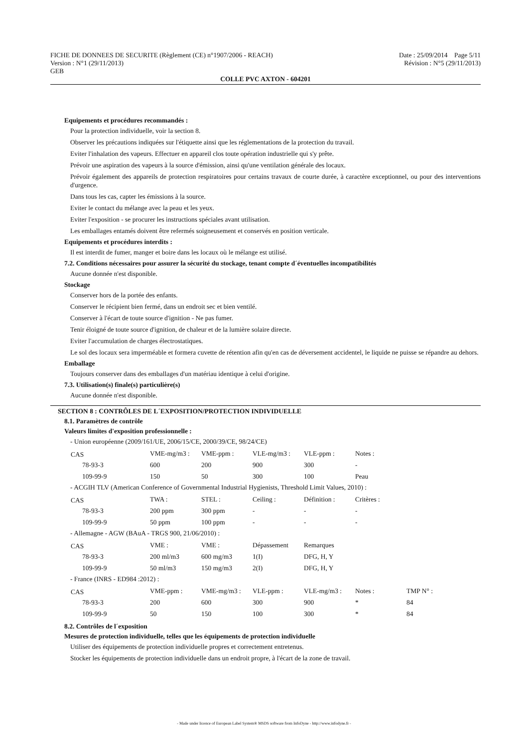FICHE DE DONNEES DE SECURITE (Règlement (CE) n°1907/2006 - REACH) Date : 25/09/2014 Page 5/11
Version : N°1 (29/11/2013) Révision : N°5 (29/11/2013)
GEB
COLLE PVC AXTON - 604201
Equipements et procédures recommandés :
Pour la protection individuelle, voir la section 8.
Observer les précautions indiquées sur l'étiquette ainsi que les réglementations de la protection du travail.
Eviter l'inhalation des vapeurs. Effectuer en appareil clos toute opération industrielle qui s'y prête.
Prévoir une aspiration des vapeurs à la source d'émission, ainsi qu'une ventilation générale des locaux.
Prévoir également des appareils de protection respiratoires pour certains travaux de courte durée, à caractère exceptionnel, ou pour des interventions d'urgence.
Dans tous les cas, capter les émissions à la source.
Eviter le contact du mélange avec la peau et les yeux.
Eviter l'exposition - se procurer les instructions spéciales avant utilisation.
Les emballages entamés doivent être refermés soigneusement et conservés en position verticale.
Equipements et procédures interdits :
Il est interdit de fumer, manger et boire dans les locaux où le mélange est utilisé.
7.2. Conditions nécessaires pour assurer la sécurité du stockage, tenant compte d´éventuelles incompatibilités
Aucune donnée n'est disponible.
Stockage
Conserver hors de la portée des enfants.
Conserver le récipient bien fermé, dans un endroit sec et bien ventilé.
Conserver à l'écart de toute source d'ignition - Ne pas fumer.
Tenir éloigné de toute source d'ignition, de chaleur et de la lumière solaire directe.
Eviter l'accumulation de charges électrostatiques.
Le sol des locaux sera imperméable et formera cuvette de rétention afin qu'en cas de déversement accidentel, le liquide ne puisse se répandre au dehors.
Emballage
Toujours conserver dans des emballages d'un matériau identique à celui d'origine.
7.3. Utilisation(s) finale(s) particulière(s)
Aucune donnée n'est disponible.
SECTION 8 : CONTRÔLES DE L´EXPOSITION/PROTECTION INDIVIDUELLE
8.1. Paramètres de contrôle
Valeurs limites d'exposition professionnelle :
- Union européenne (2009/161/UE, 2006/15/CE, 2000/39/CE, 98/24/CE)
| CAS | VME-mg/m3 : | VME-ppm : | VLE-mg/m3 : | VLE-ppm : | Notes : |
| 78-93-3 | 600 | 200 | 900 | 300 | - |
| 109-99-9 | 150 | 50 | 300 | 100 | Peau |
- ACGIH TLV (American Conference of Governmental Industrial Hygienists, Threshold Limit Values, 2010) :
| CAS | TWA : | STEL : | Ceiling : | Définition : | Critères : |
| 78-93-3 | 200 ppm | 300 ppm | - | - | - |
| 109-99-9 | 50 ppm | 100 ppm | - | - | - |
- Allemagne - AGW (BAuA - TRGS 900, 21/06/2010) :
| CAS | VME : | VME : | Dépassement | Remarques |
| 78-93-3 | 200 ml/m3 | 600 mg/m3 | 1(I) | DFG, H, Y |
| 109-99-9 | 50 ml/m3 | 150 mg/m3 | 2(I) | DFG, H, Y |
- France (INRS - ED984 :2012) :
| CAS | VME-ppm : | VME-mg/m3 : | VLE-ppm : | VLE-mg/m3 : | Notes : | TMP N° : |
| 78-93-3 | 200 | 600 | 300 | 900 | * | 84 |
| 109-99-9 | 50 | 150 | 100 | 300 | * | 84 |
8.2. Contrôles de l´exposition
Mesures de protection individuelle, telles que les équipements de protection individuelle
Utiliser des équipements de protection individuelle propres et correctement entretenus.
Stocker les équipements de protection individuelle dans un endroit propre, à l'écart de la zone de travail.
- Made under licence of European Label System® MSDS software from InfoDyne - http://www.infodyne.fr -